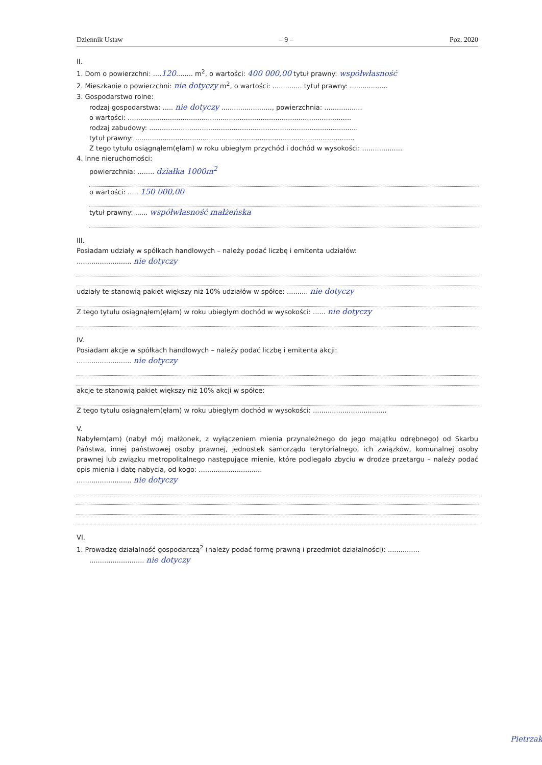Dziennik Ustaw – 9 – Poz. 2020
II.
1. Dom o powierzchni: ....120........ m<sup>2</sup>, o wartości: 400 000,00 tytuł prawny: współwłasność
2. Mieszkanie o powierzchni: nie dotyczy m<sup>2</sup>, o wartości: .............. tytuł prawny: ..................
3. Gospodarstwo rolne:
rodzaj gospodarstwa: ..... nie dotyczy ........................, powierzchnia: ..................
o wartości: ..........................................................................................................
rodzaj zabudowy: ...................................................................................................
tytuł prawny: ........................................................................................................
Z tego tytułu osiągnąłem(ęłam) w roku ubiegłym przychód i dochód w wysokości: ...................
4. Inne nieruchomości:
powierzchnia: ........ działka 1000m<sup>2</sup>
o wartości: ..... 150 000,00
tytuł prawny: ...... współwłasność małżeńska
III.
Posiadam udziały w spółkach handlowych – należy podać liczbę i emitenta udziałów:
.......................... nie dotyczy
udziały te stanowią pakiet większy niż 10% udziałów w spółce: .......... nie dotyczy
Z tego tytułu osiągnąłem(ęłam) w roku ubiegłym dochód w wysokości: ...... nie dotyczy
IV.
Posiadam akcje w spółkach handlowych – należy podać liczbę i emitenta akcji:
.......................... nie dotyczy
akcje te stanowią pakiet większy niż 10% akcji w spółce:
Z tego tytułu osiągnąłem(ęłam) w roku ubiegłym dochód w wysokości: ...................................
V.
Nabyłem(am) (nabył mój małżonek, z wyłączeniem mienia przynależnego do jego majątku odrębnego) od Skarbu Państwa, innej państwowej osoby prawnej, jednostek samorządu terytorialnego, ich związków, komunalnej osoby prawnej lub związku metropolitalnego następujące mienie, które podlegało zbyciu w drodze przetargu – należy podać opis mienia i datę nabycia, od kogo: ..............................
.......................... nie dotyczy
VI.
1. Prowadzę działalność gospodarczą<sup>2</sup> (należy podać formę prawną i przedmiot działalności): ...............
.......................... nie dotyczy
Pietrzak